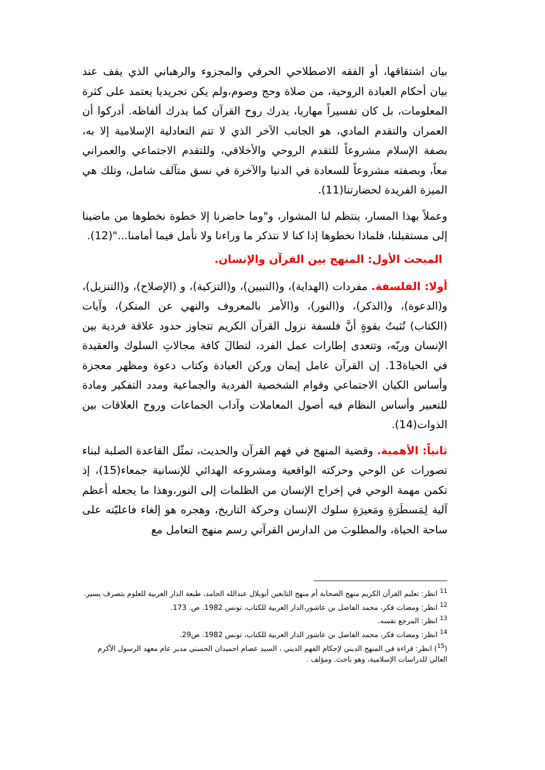بيان اشتقاقها، أو الفقه الاصطلاحي الحرفي والمجزوء والرهباني الذي يقف عند بيان أحكام العبادة الروحية، من صلاة وحج وصوم،ولم يكن تجريديا يعتمد على كثرة المعلومات، بل كان تفسيراً مهاريا، يدرك روح القرآن كما يدرك ألفاظه. أدركوا أن العمران والتقدم المادي، هو الجانب الآخر الذي لا تتم التعادلية الإسلامية إلا به، بصفة الإسلام مشروعاً للتقدم الروحي والأخلاقي، وللتقدم الاجتماعي والعمراني معاً، وبصفته مشروعاً للسعادة في الدنيا والآخرة في نسق متآلف شامل، وتلك هي الميزة الفريدة لحضارتنا(11).
وعملاً بهذا المسار، ينتظم لنا المشوار، و"وما حاضرنا إلا خطوة نخطوها من ماضينا إلى مستقبلنا، فلماذا نخطوها إذا كنا لا نتذكر ما وراءنا ولا نأمل فيما أمامنا..."(12).
المبحث الأول: المنهج بين القرآن والإنسان.
أولا: الفلسفة. مفردات (الهداية)، و(التبيين)، و(التزكية)، و (الإصلاح)، و(التنزيل)، و(الدعوة)، و(الذكر)، و(النور)، و(الأمر بالمعروف والنهي عن المنكر)، وآيات (الكتاب) تُثبتُ بقوةٍ أنَّ فلسفة نزول القرآن الكريم تتجاوز حدود علاقة فردية بين الإنسان وربّه، وتتعدى إطارات عمل الفرد، لتطالَ كافة مجالاتِ السلوك والعقيدة في الحياة13. إن القرآن عامل إيمان وركن العبادة وكتاب دعوة ومظهر معجزة وأساس الكيان الاجتماعي وقوام الشخصية الفردية والجماعية ومدد التفكير ومادة للتعبير وأساس النظام فيه أصول المعاملات وآداب الجماعات وروح العلاقات بين الذوات(14).
ثانياً: الأهمية. وقضية المنهج في فهم القرآن والحديث، تمثّل القاعدة الصلبة لبناء تصورات عن الوحي وحركته الواقعية ومشروعه الهدائي للإنسانية جمعاء(15)، إذ تكمن مهمة الوحي في إخراج الإنسان من الظلمات إلى النور،وهذا ما يجعله أعظم آلية لِمَسطَرَةِ ومَعيرَةِ سلوك الإنسان وحركة التاريخ، وهجره هو إلغاء فاعليّته على ساحة الحياة، والمطلوبَ من الدارس القرآني رسم منهج التعامل مع
<sup>11</sup> انظر: تعليم القرآن الكريم منهج الصحابة أم منهج التابعين أبوبلال عبدالله الحامد، طبعة الدار العربية للعلوم بتصرف يسير.
<sup>12</sup> انظر: ومضات فكر، محمد الفاضل بن عاشور،الدار العربية للكتاب، تونس 1982. ص. 173.
<sup>13</sup> انظر: المرجع نفسه.
<sup>14</sup> انظر: ومضات فكر، محمد الفاضل بن عاشور الدار العربية للكتاب، تونس 1982. ص29.
(<sup>15</sup>) انظر: قراءة في المنهج الديني لإحكام الفهم الديني ، السيد عصام احميدان الحسني مدير عام معهد الرسول الأكرم العالي للدراسات الإسلامية، وهو باحث. ومؤلف .